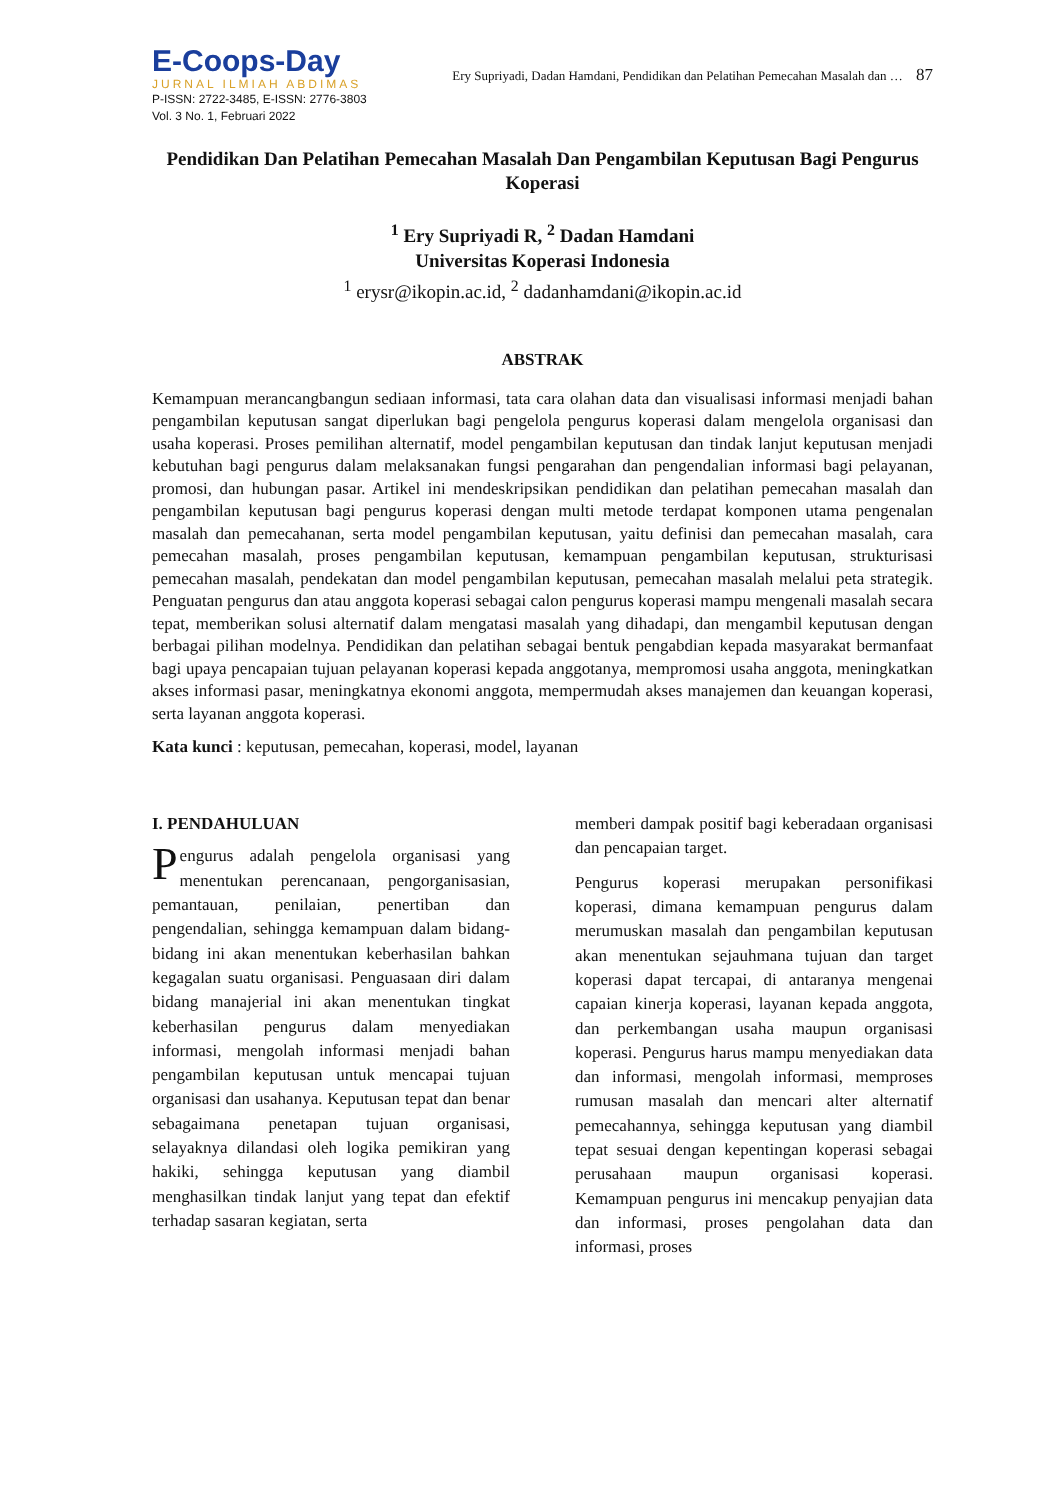E-Coops-Day
JURNAL ILMIAH ABDIMAS
P-ISSN: 2722-3485, E-ISSN: 2776-3803
Vol. 3 No. 1, Februari 2022
Ery Supriyadi, Dadan Hamdani, Pendidikan dan Pelatihan Pemecahan Masalah dan … 87
Pendidikan Dan Pelatihan Pemecahan Masalah Dan Pengambilan Keputusan Bagi Pengurus Koperasi
<sup>1</sup> Ery Supriyadi R, <sup>2</sup> Dadan Hamdani
Universitas Koperasi Indonesia
<sup>1</sup> erysr@ikopin.ac.id, <sup>2</sup> dadanhamdani@ikopin.ac.id
ABSTRAK
Kemampuan merancangbangun sediaan informasi, tata cara olahan data dan visualisasi informasi menjadi bahan pengambilan keputusan sangat diperlukan bagi pengelola pengurus koperasi dalam mengelola organisasi dan usaha koperasi. Proses pemilihan alternatif, model pengambilan keputusan dan tindak lanjut keputusan menjadi kebutuhan bagi pengurus dalam melaksanakan fungsi pengarahan dan pengendalian informasi bagi pelayanan, promosi, dan hubungan pasar. Artikel ini mendeskripsikan pendidikan dan pelatihan pemecahan masalah dan pengambilan keputusan bagi pengurus koperasi dengan multi metode terdapat komponen utama pengenalan masalah dan pemecahanan, serta model pengambilan keputusan, yaitu definisi dan pemecahan masalah, cara pemecahan masalah, proses pengambilan keputusan, kemampuan pengambilan keputusan, strukturisasi pemecahan masalah, pendekatan dan model pengambilan keputusan, pemecahan masalah melalui peta strategik. Penguatan pengurus dan atau anggota koperasi sebagai calon pengurus koperasi mampu mengenali masalah secara tepat, memberikan solusi alternatif dalam mengatasi masalah yang dihadapi, dan mengambil keputusan dengan berbagai pilihan modelnya. Pendidikan dan pelatihan sebagai bentuk pengabdian kepada masyarakat bermanfaat bagi upaya pencapaian tujuan pelayanan koperasi kepada anggotanya, mempromosi usaha anggota, meningkatkan akses informasi pasar, meningkatnya ekonomi anggota, mempermudah akses manajemen dan keuangan koperasi, serta layanan anggota koperasi.
Kata kunci : keputusan, pemecahan, koperasi, model, layanan
I. PENDAHULUAN
Pengurus adalah pengelola organisasi yang menentukan perencanaan, pengorganisasian, pemantauan, penilaian, penertiban dan pengendalian, sehingga kemampuan dalam bidang-bidang ini akan menentukan keberhasilan bahkan kegagalan suatu organisasi. Penguasaan diri dalam bidang manajerial ini akan menentukan tingkat keberhasilan pengurus dalam menyediakan informasi, mengolah informasi menjadi bahan pengambilan keputusan untuk mencapai tujuan organisasi dan usahanya. Keputusan tepat dan benar sebagaimana penetapan tujuan organisasi, selayaknya dilandasi oleh logika pemikiran yang hakiki, sehingga keputusan yang diambil menghasilkan tindak lanjut yang tepat dan efektif terhadap sasaran kegiatan, serta
memberi dampak positif bagi keberadaan organisasi dan pencapaian target.
Pengurus koperasi merupakan personifikasi koperasi, dimana kemampuan pengurus dalam merumuskan masalah dan pengambilan keputusan akan menentukan sejauhmana tujuan dan target koperasi dapat tercapai, di antaranya mengenai capaian kinerja koperasi, layanan kepada anggota, dan perkembangan usaha maupun organisasi koperasi. Pengurus harus mampu menyediakan data dan informasi, mengolah informasi, memproses rumusan masalah dan mencari alter alternatif pemecahannya, sehingga keputusan yang diambil tepat sesuai dengan kepentingan koperasi sebagai perusahaan maupun organisasi koperasi. Kemampuan pengurus ini mencakup penyajian data dan informasi, proses pengolahan data dan informasi, proses